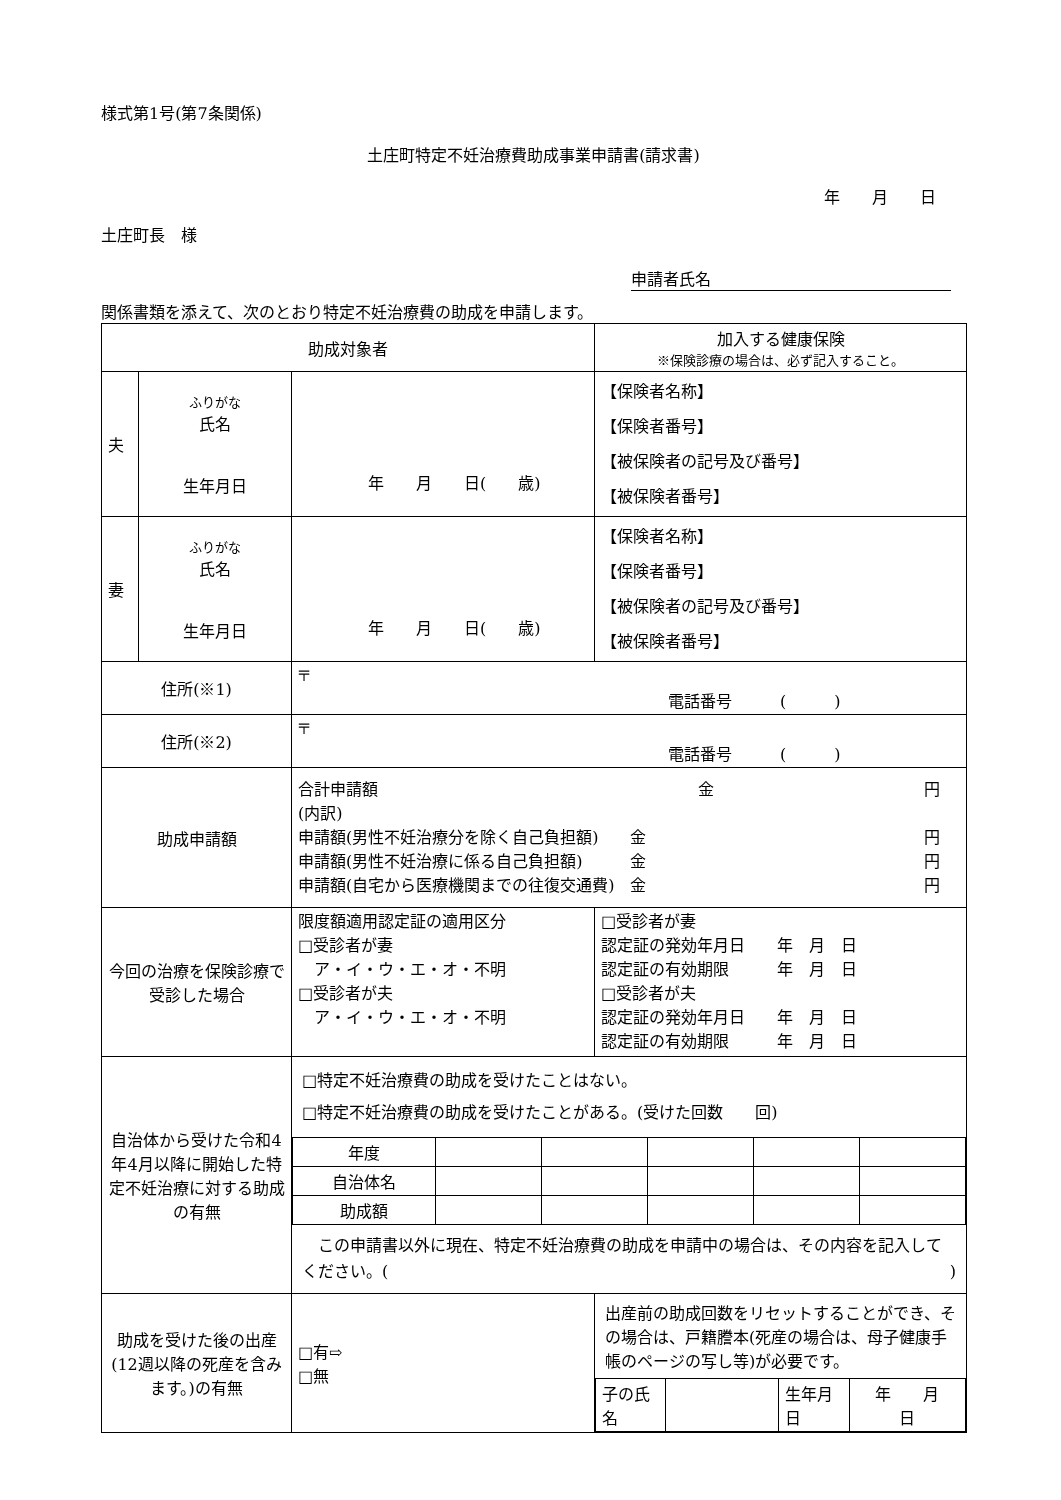様式第1号(第7条関係)
土庄町特定不妊治療費助成事業申請書(請求書)
年　　月　　日
土庄町長　様
申請者氏名
関係書類を添えて、次のとおり特定不妊治療費の助成を申請します。
| 助成対象者 | | | 加入する健康保険 ※保険診療の場合は、必ず記入すること。 | |
| 夫 | ふりがな 氏名 生年月日 | 年 月 日( 歳) | 【保険者名称】 【保険者番号】 【被保険者の記号及び番号】 【被保険者番号】 | |
| 妻 | ふりがな 氏名 生年月日 | 年 月 日( 歳) | 【保険者名称】 【保険者番号】 【被保険者の記号及び番号】 【被保険者番号】 | |
| 住所(※1) | | 〒 電話番号 ( ) | | |
| 住所(※2) | | 〒 電話番号 ( ) | | |
| 助成申請額 | | 合計申請額 金 円 (内訳) 申請額(男性不妊治療分を除く自己負担額) 金 円 申請額(男性不妊治療に係る自己負担額) 金 円 申請額(自宅から医療機関までの往復交通費) 金 円 | | |
| 今回の治療を保険診療で受診した場合 | | 限度額適用認定証の適用区分 □受診者が妻 ア・イ・ウ・エ・オ・不明 □受診者が夫 ア・イ・ウ・エ・オ・不明 | | □受診者が妻 認定証の発効年月日 年 月 日 認定証の有効期限 年 月 日 □受診者が夫 認定証の発効年月日 年 月 日 認定証の有効期限 年 月 日 |
| 自治体から受けた令和4年4月以降に開始した特定不妊治療に対する助成の有無 | | □特定不妊治療費の助成を受けたことはない。 □特定不妊治療費の助成を受けたことがある。(受けた回数 回) / 年度 / / / / / / / 自治体名 / / / / / / / 助成額 / / / / / / この申請書以外に現在、特定不妊治療費の助成を申請中の場合は、その内容を記入してください。( ) | | |
| 助成を受けた後の出産(12週以降の死産を含みます。)の有無 | | □有⇨ □無 | 出産前の助成回数をリセットすることができ、その場合は、戸籍謄本(死産の場合は、母子健康手帳のページの写し等)が必要です。 / 子の氏名 / / 生年月日 / 年 月 日 / | |